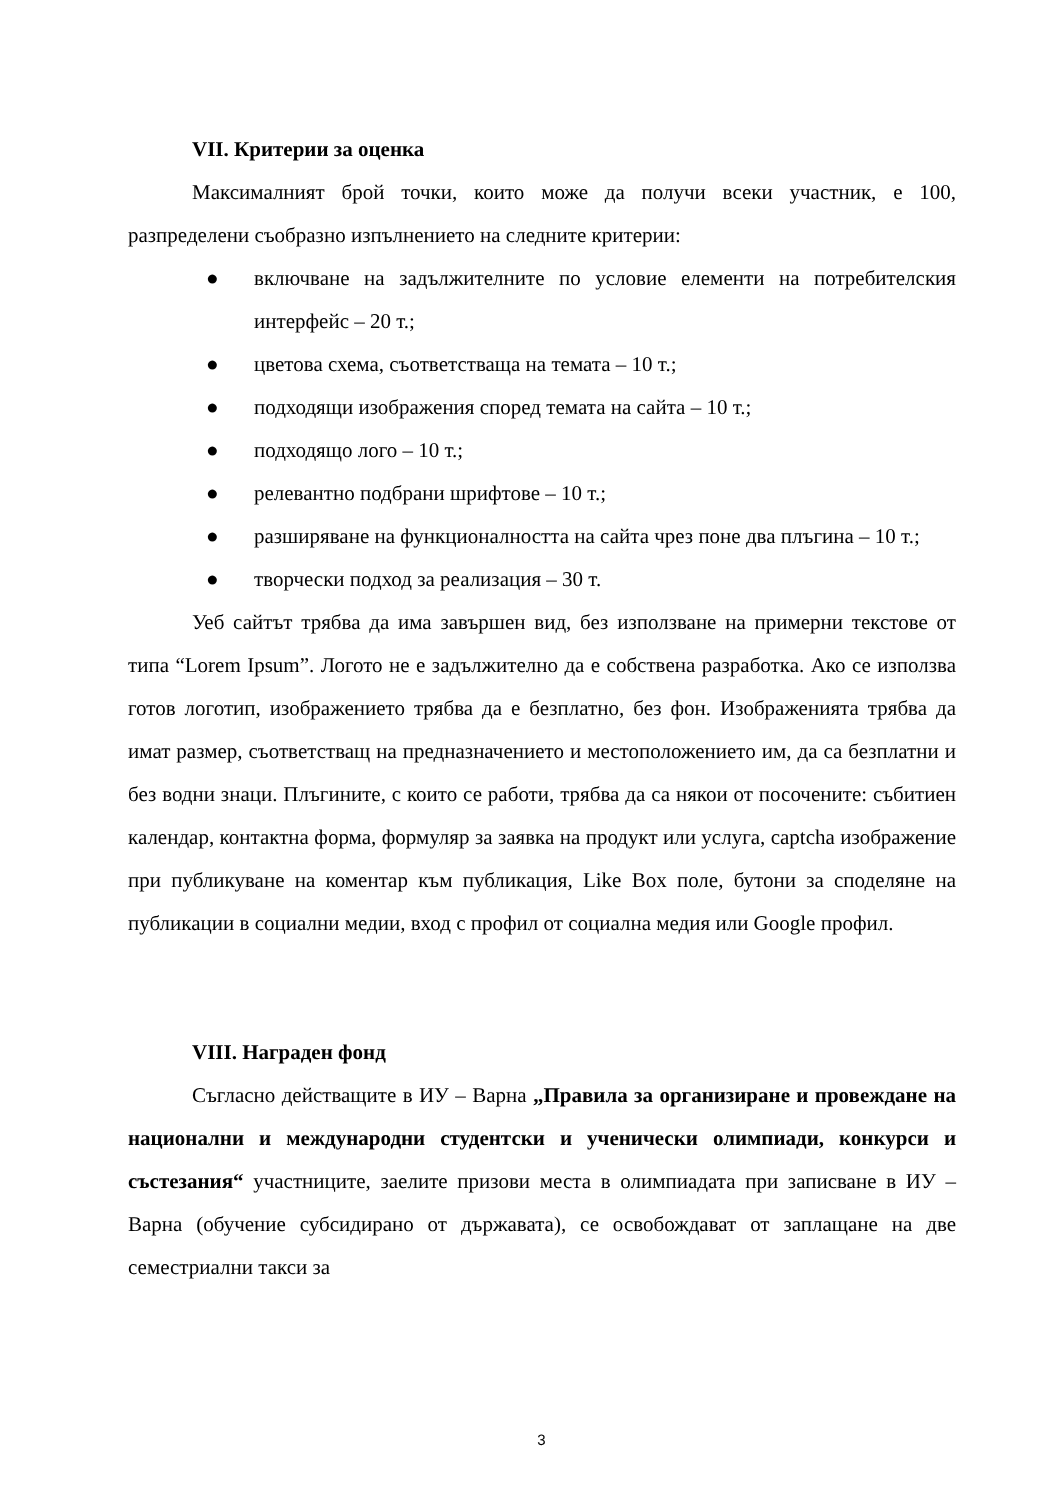VII. Критерии за оценка
Максималният брой точки, които може да получи всеки участник, е 100, разпределени съобразно изпълнението на следните критерии:
● включване на задължителните по условие елементи на потребителския интерфейс – 20 т.;
● цветова схема, съответстваща на темата – 10 т.;
● подходящи изображения според темата на сайта – 10 т.;
● подходящо лого – 10 т.;
● релевантно подбрани шрифтове – 10 т.;
● разширяване на функционалността на сайта чрез поне два плъгина – 10 т.;
● творчески подход за реализация – 30 т.
Уеб сайтът трябва да има завършен вид, без използване на примерни текстове от типа “Lorem Ipsum”. Логото не е задължително да е собствена разработка. Ако се използва готов логотип, изображението трябва да е безплатно, без фон. Изображенията трябва да имат размер, съответстващ на предназначението и местоположението им, да са безплатни и без водни знаци. Плъгините, с които се работи, трябва да са някои от посочените: събитиен календар, контактна форма, формуляр за заявка на продукт или услуга, captcha изображение при публикуване на коментар към публикация, Like Box поле, бутони за споделяне на публикации в социални медии, вход с профил от социална медия или Google профил.
VIII. Награден фонд
Съгласно действащите в ИУ – Варна „Правила за организиране и провеждане на национални и международни студентски и ученически олимпиади, конкурси и състезания“ участниците, заелите призови места в олимпиадата при записване в ИУ – Варна (обучение субсидирано от държавата), се освобождават от заплащане на две семестриални такси за
3